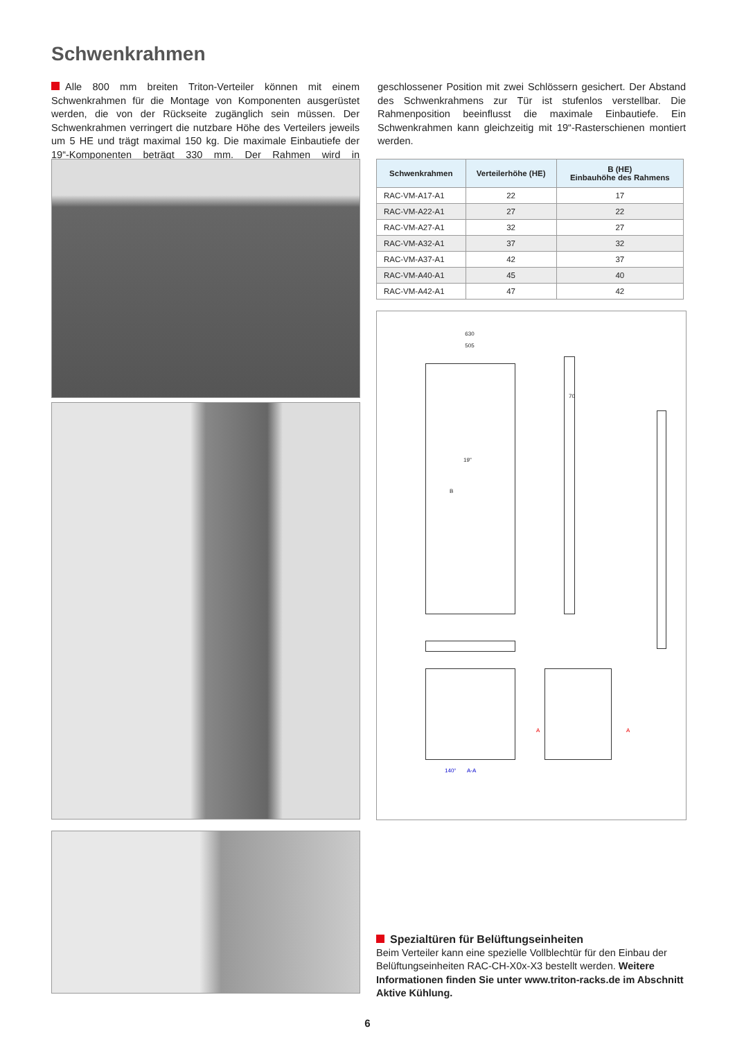Schwenkrahmen
Alle 800 mm breiten Triton-Verteiler können mit einem Schwenkrahmen für die Montage von Komponenten ausgerüstet werden, die von der Rückseite zugänglich sein müssen. Der Schwenkrahmen verringert die nutzbare Höhe des Verteilers jeweils um 5 HE und trägt maximal 150 kg. Die maximale Einbautiefe der 19“-Komponenten beträgt 330 mm. Der Rahmen wird in geschlossener Position mit zwei Schlössern gesichert. Der Abstand des Schwenkrahmens zur Tür ist stufenlos verstellbar. Die Rahmenposition beeinflusst die maximale Einbautiefe. Ein Schwenkrahmen kann gleichzeitig mit 19“-Rasterschienen montiert werden.
| Schwenkrahmen | Verteilerhöhe (HE) | B (HE) Einbauhöhe des Rahmens |
| --- | --- | --- |
| RAC-VM-A17-A1 | 22 | 17 |
| RAC-VM-A22-A1 | 27 | 22 |
| RAC-VM-A27-A1 | 32 | 27 |
| RAC-VM-A32-A1 | 37 | 32 |
| RAC-VM-A37-A1 | 42 | 37 |
| RAC-VM-A40-A1 | 45 | 40 |
| RAC-VM-A42-A1 | 47 | 42 |
630
505
19"
B
70
140° A-A
A A
Spezialtüren für Belüftungseinheiten
Beim Verteiler kann eine spezielle Vollblechtür für den Einbau der Belüftungseinheiten RAC-CH-X0x-X3 bestellt werden. Weitere Informationen finden Sie unter www.triton-racks.de im Abschnitt Aktive Kühlung.
6